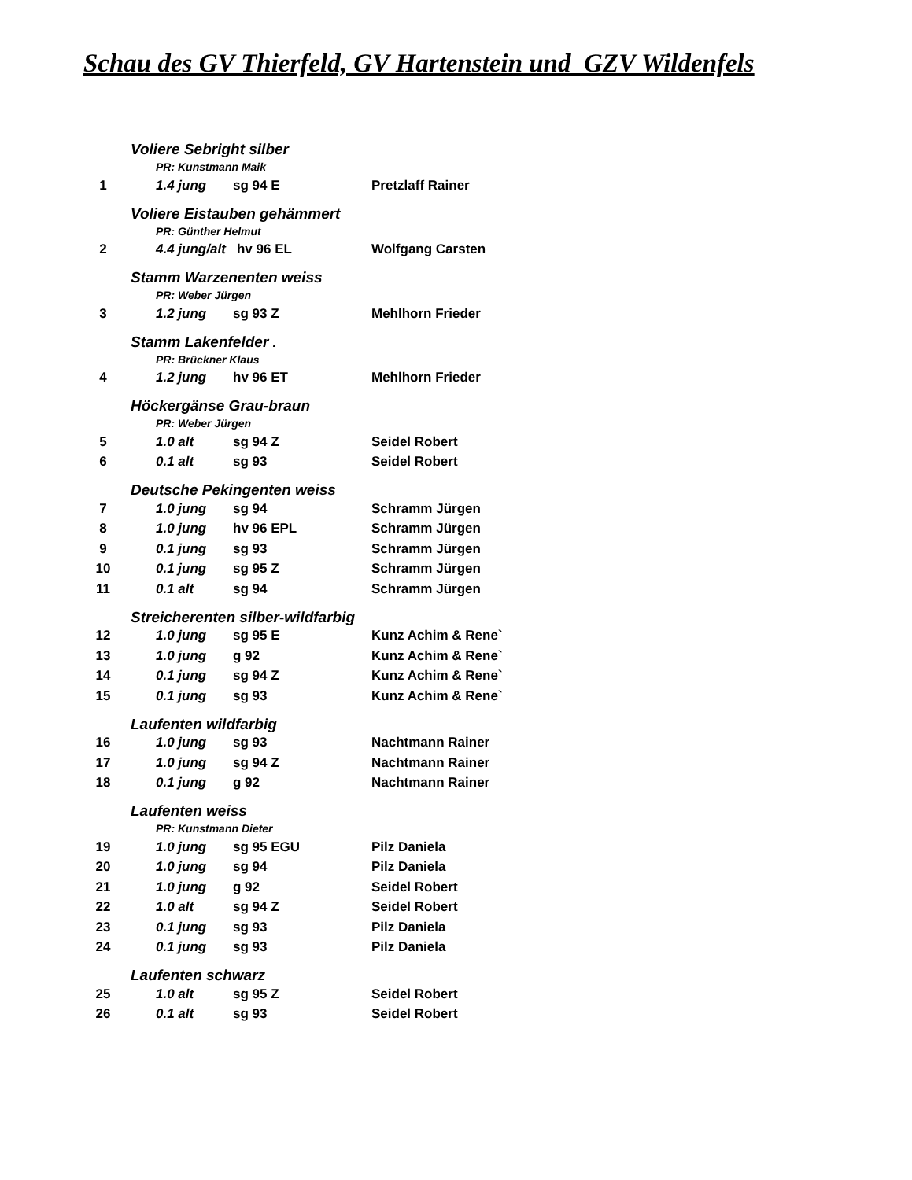Schau des GV Thierfeld, GV Hartenstein und GZV Wildenfels
| | Voliere Sebright silber | | | |
| | | PR: Kunstmann Maik | | |
| 1 | | 1.4 jung | sg 94 E | Pretzlaff Rainer |
| | Voliere Eistauben gehämmert | | | |
| | | PR: Günther Helmut | | |
| 2 | | 4.4 jung/alt hv 96 EL | | Wolfgang Carsten |
| | Stamm Warzenenten weiss | | | |
| | | PR: Weber Jürgen | | |
| 3 | | 1.2 jung | sg 93 Z | Mehlhorn Frieder |
| | Stamm Lakenfelder . | | | |
| | | PR: Brückner Klaus | | |
| 4 | | 1.2 jung | hv 96 ET | Mehlhorn Frieder |
| | Höckergänse Grau-braun | | | |
| | | PR: Weber Jürgen | | |
| 5 | | 1.0 alt | sg 94 Z | Seidel Robert |
| 6 | | 0.1 alt | sg 93 | Seidel Robert |
| | Deutsche Pekingenten weiss | | | |
| 7 | | 1.0 jung | sg 94 | Schramm Jürgen |
| 8 | | 1.0 jung | hv 96 EPL | Schramm Jürgen |
| 9 | | 0.1 jung | sg 93 | Schramm Jürgen |
| 10 | | 0.1 jung | sg 95 Z | Schramm Jürgen |
| 11 | | 0.1 alt | sg 94 | Schramm Jürgen |
| | Streicherenten silber-wildfarbig | | | |
| 12 | | 1.0 jung | sg 95 E | Kunz Achim & Rene` |
| 13 | | 1.0 jung | g 92 | Kunz Achim & Rene` |
| 14 | | 0.1 jung | sg 94 Z | Kunz Achim & Rene` |
| 15 | | 0.1 jung | sg 93 | Kunz Achim & Rene` |
| | Laufenten wildfarbig | | | |
| 16 | | 1.0 jung | sg 93 | Nachtmann Rainer |
| 17 | | 1.0 jung | sg 94 Z | Nachtmann Rainer |
| 18 | | 0.1 jung | g 92 | Nachtmann Rainer |
| | Laufenten weiss | | | |
| | | PR: Kunstmann Dieter | | |
| 19 | | 1.0 jung | sg 95 EGU | Pilz Daniela |
| 20 | | 1.0 jung | sg 94 | Pilz Daniela |
| 21 | | 1.0 jung | g 92 | Seidel Robert |
| 22 | | 1.0 alt | sg 94 Z | Seidel Robert |
| 23 | | 0.1 jung | sg 93 | Pilz Daniela |
| 24 | | 0.1 jung | sg 93 | Pilz Daniela |
| | Laufenten schwarz | | | |
| 25 | | 1.0 alt | sg 95 Z | Seidel Robert |
| 26 | | 0.1 alt | sg 93 | Seidel Robert |